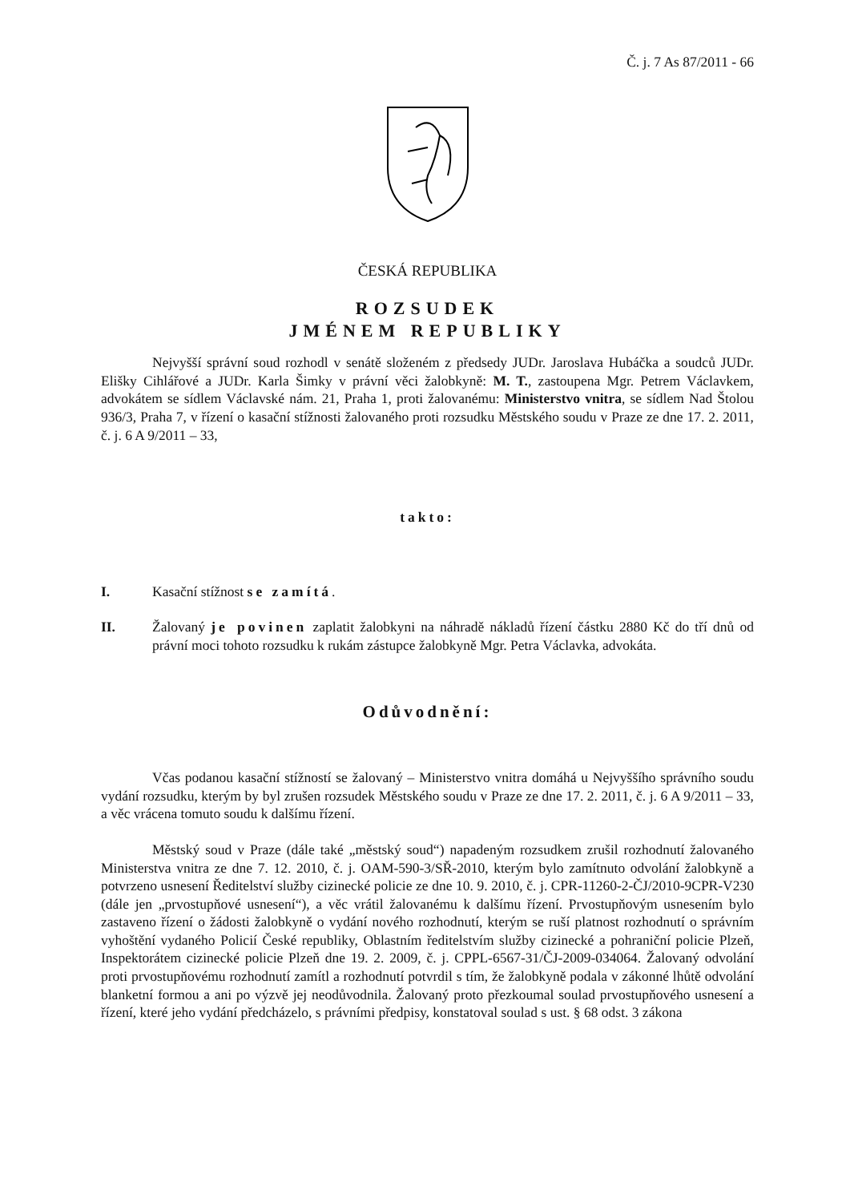Č. j. 7 As 87/2011 - 66
ČESKÁ REPUBLIKA
ROZSUDEK
JMÉNEM REPUBLIKY
Nejvyšší správní soud rozhodl v senátě složeném z předsedy JUDr. Jaroslava Hubáčka a soudců JUDr. Elišky Cihlářové a JUDr. Karla Šimky v právní věci žalobkyně: M. T., zastoupena Mgr. Petrem Václavkem, advokátem se sídlem Václavské nám. 21, Praha 1, proti žalovanému: Ministerstvo vnitra, se sídlem Nad Štolou 936/3, Praha 7, v řízení o kasační stížnosti žalovaného proti rozsudku Městského soudu v Praze ze dne 17. 2. 2011, č. j. 6 A 9/2011 – 33,
takto:
I. Kasační stížnost se zamítá.
II. Žalovaný je povinen zaplatit žalobkyni na náhradě nákladů řízení částku 2880 Kč do tří dnů od právní moci tohoto rozsudku k rukám zástupce žalobkyně Mgr. Petra Václavka, advokáta.
Odůvodnění:
Včas podanou kasační stížností se žalovaný – Ministerstvo vnitra domáhá u Nejvyššího správního soudu vydání rozsudku, kterým by byl zrušen rozsudek Městského soudu v Praze ze dne 17. 2. 2011, č. j. 6 A 9/2011 – 33, a věc vrácena tomuto soudu k dalšímu řízení.
Městský soud v Praze (dále také „městský soud“) napadeným rozsudkem zrušil rozhodnutí žalovaného Ministerstva vnitra ze dne 7. 12. 2010, č. j. OAM-590-3/SŘ-2010, kterým bylo zamítnuto odvolání žalobkyně a potvrzeno usnesení Ředitelství služby cizinecké policie ze dne 10. 9. 2010, č. j. CPR-11260-2-ČJ/2010-9CPR-V230 (dále jen „prvostupňové usnesení“), a věc vrátil žalovanému k dalšímu řízení. Prvostupňovým usnesením bylo zastaveno řízení o žádosti žalobkyně o vydání nového rozhodnutí, kterým se ruší platnost rozhodnutí o správním vyhoštění vydaného Policií České republiky, Oblastním ředitelstvím služby cizinecké a pohraniční policie Plzeň, Inspektorátem cizinecké policie Plzeň dne 19. 2. 2009, č. j. CPPL-6567-31/ČJ-2009-034064. Žalovaný odvolání proti prvostupňovému rozhodnutí zamítl a rozhodnutí potvrdil s tím, že žalobkyně podala v zákonné lhůtě odvolání blanketní formou a ani po výzvě jej neodůvodnila. Žalovaný proto přezkoumal soulad prvostupňového usnesení a řízení, které jeho vydání předcházelo, s právními předpisy, konstatoval soulad s ust. § 68 odst. 3 zákona